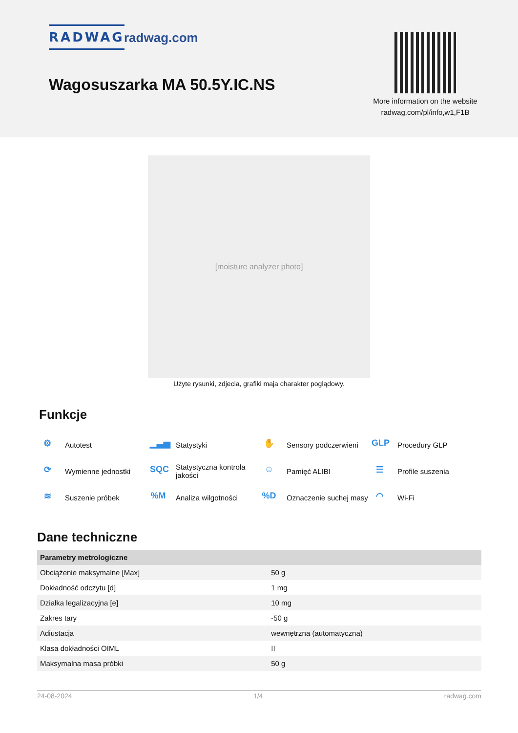RADWAG radwag.com
Wagosuszarka MA 50.5Y.IC.NS
More information on the website
radwag.com/pl/info,w1,F1B
[moisture analyzer photo]
Użyte rysunki, zdjecia, grafiki maja charakter poglądowy.
Funkcje
⚙ Autotest
▁▃▅ Statystyki
✋ Sensory podczerwieni
GLP Procedury GLP
⟳ Wymienne jednostki
SQC Statystyczna kontrola jakości
☺ Pamięć ALIBI
☰ Profile suszenia
≋ Suszenie próbek
%M Analiza wilgotności
%D Oznaczenie suchej masy
◠ Wi-Fi
Dane techniczne
| Parametry metrologiczne | |
| --- | --- |
| Obciążenie maksymalne [Max] | 50 g |
| Dokładność odczytu [d] | 1 mg |
| Działka legalizacyjna [e] | 10 mg |
| Zakres tary | -50 g |
| Adiustacja | wewnętrzna (automatyczna) |
| Klasa dokładności OIML | II |
| Maksymalna masa próbki | 50 g |
24-08-2024 1/4 radwag.com